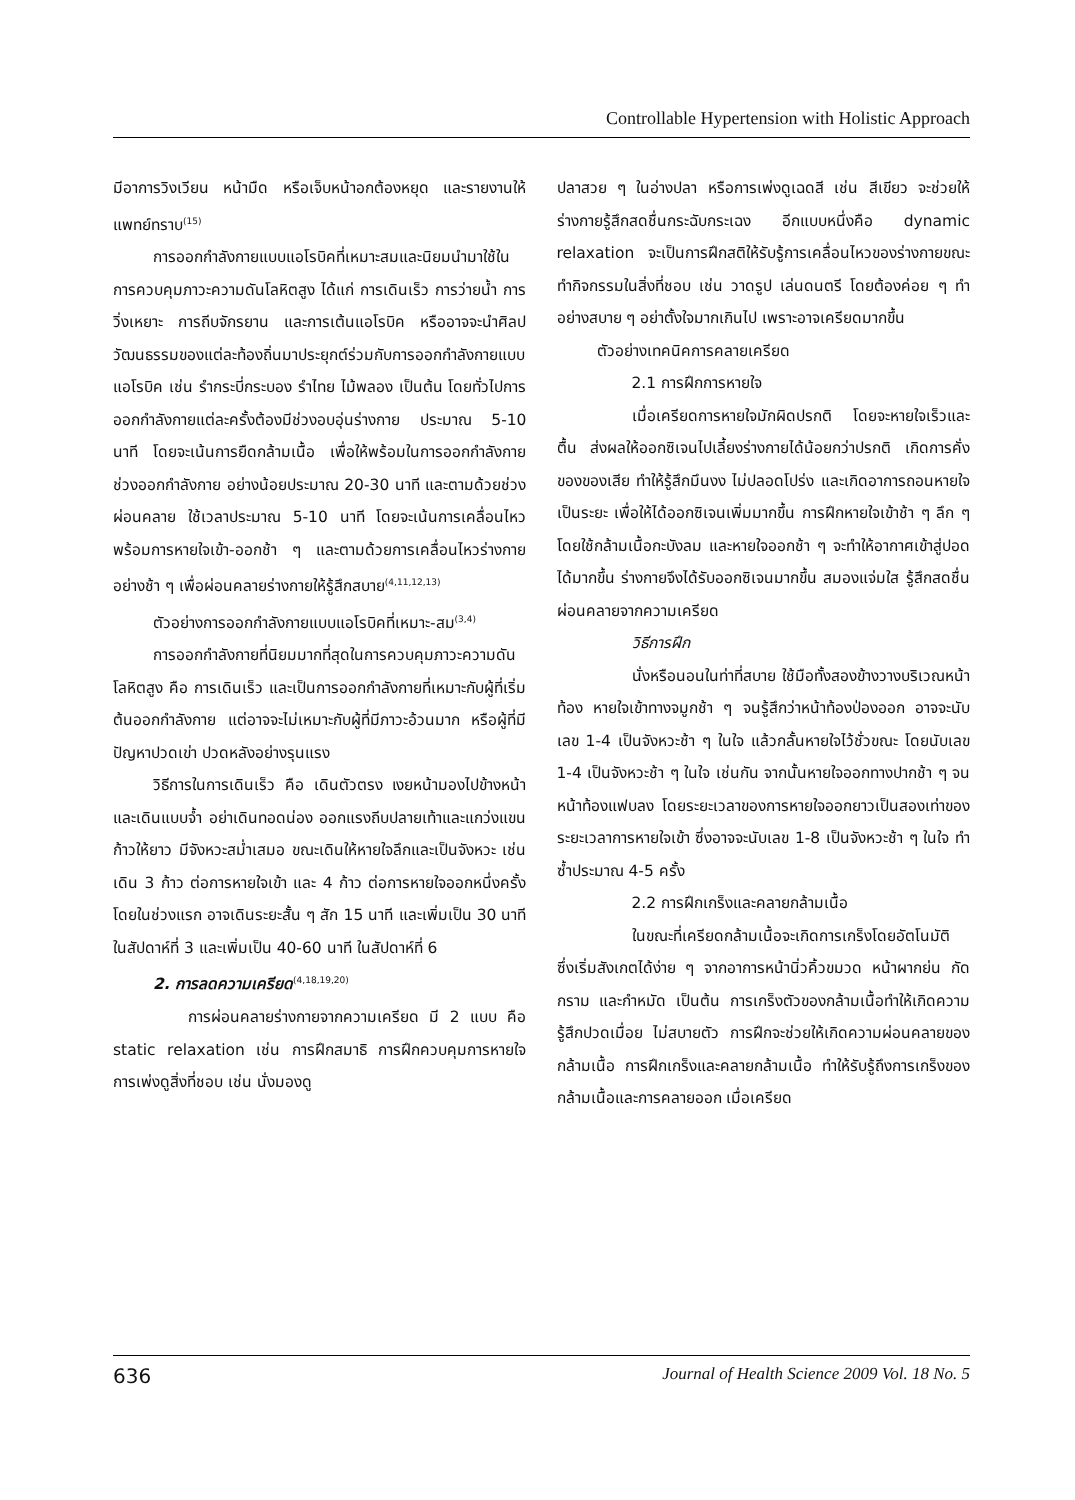Controllable Hypertension with Holistic Approach
มีอาการวิงเวียน หน้ามืด หรือเจ็บหน้าอกต้องหยุด และรายงานให้แพทย์ทราบ<sup>(15)</sup>
การออกกำลังกายแบบแอโรบิคที่เหมาะสมและนิยมนำมาใช้ในการควบคุมภาวะความดันโลหิตสูง ได้แก่ การเดินเร็ว การว่ายน้ำ การวิ่งเหยาะ การถีบจักรยาน และการเต้นแอโรบิค หรืออาจจะนำศิลปวัฒนธรรมของแต่ละท้องถิ่นมาประยุกต์ร่วมกับการออกกำลังกายแบบแอโรบิค เช่น รำกระบี่กระบอง รำไทย ไม้พลอง เป็นต้น โดยทั่วไปการออกกำลังกายแต่ละครั้งต้องมีช่วงอบอุ่นร่างกาย ประมาณ 5-10 นาที โดยจะเน้นการยืดกล้ามเนื้อ เพื่อให้พร้อมในการออกกำลังกาย ช่วงออกกำลังกาย อย่างน้อยประมาณ 20-30 นาที และตามด้วยช่วงผ่อนคลาย ใช้เวลาประมาณ 5-10 นาที โดยจะเน้นการเคลื่อนไหวพร้อมการหายใจเข้า-ออกช้า ๆ และตามด้วยการเคลื่อนไหวร่างกายอย่างช้า ๆ เพื่อผ่อนคลายร่างกายให้รู้สึกสบาย<sup>(4,11,12,13)</sup>
ตัวอย่างการออกกำลังกายแบบแอโรบิคที่เหมาะ-สม<sup>(3,4)</sup>
การออกกำลังกายที่นิยมมากที่สุดในการควบคุมภาวะความดันโลหิตสูง คือ การเดินเร็ว และเป็นการออกกำลังกายที่เหมาะกับผู้ที่เริ่มต้นออกกำลังกาย แต่อาจจะไม่เหมาะกับผู้ที่มีภาวะอ้วนมาก หรือผู้ที่มีปัญหาปวดเข่า ปวดหลังอย่างรุนแรง
วิธีการในการเดินเร็ว คือ เดินตัวตรง เงยหน้ามองไปข้างหน้า และเดินแบบจ้ำ อย่าเดินทอดน่อง ออกแรงถีบปลายเท้าและแกว่งแขน ก้าวให้ยาว มีจังหวะสม่ำเสมอ ขณะเดินให้หายใจลึกและเป็นจังหวะ เช่น เดิน 3 ก้าว ต่อการหายใจเข้า และ 4 ก้าว ต่อการหายใจออกหนึ่งครั้ง โดยในช่วงแรก อาจเดินระยะสั้น ๆ สัก 15 นาที และเพิ่มเป็น 30 นาที ในสัปดาห์ที่ 3 และเพิ่มเป็น 40-60 นาที ในสัปดาห์ที่ 6
2. การลดความเครียด<sup>(4,18,19,20)</sup>
การผ่อนคลายร่างกายจากความเครียด มี 2 แบบ คือ static relaxation เช่น การฝึกสมาธิ การฝึกควบคุมการหายใจ การเพ่งดูสิ่งที่ชอบ เช่น นั่งมองดู
ปลาสวย ๆ ในอ่างปลา หรือการเพ่งดูเฉดสี เช่น สีเขียว จะช่วยให้ร่างกายรู้สึกสดชื่นกระฉับกระเฉง อีกแบบหนึ่งคือ dynamic relaxation จะเป็นการฝึกสติให้รับรู้การเคลื่อนไหวของร่างกายขณะทำกิจกรรมในสิ่งที่ชอบ เช่น วาดรูป เล่นดนตรี โดยต้องค่อย ๆ ทำอย่างสบาย ๆ อย่าตั้งใจมากเกินไป เพราะอาจเครียดมากขึ้น
ตัวอย่างเทคนิคการคลายเครียด
2.1 การฝึกการหายใจ
เมื่อเครียดการหายใจมักผิดปรกติ โดยจะหายใจเร็วและตื้น ส่งผลให้ออกซิเจนไปเลี้ยงร่างกายได้น้อยกว่าปรกติ เกิดการคั่งของของเสีย ทำให้รู้สึกมึนงง ไม่ปลอดโปร่ง และเกิดอาการถอนหายใจเป็นระยะ เพื่อให้ได้ออกซิเจนเพิ่มมากขึ้น การฝึกหายใจเข้าช้า ๆ ลึก ๆ โดยใช้กล้ามเนื้อกะบังลม และหายใจออกช้า ๆ จะทำให้อากาศเข้าสู่ปอดได้มากขึ้น ร่างกายจึงได้รับออกซิเจนมากขึ้น สมองแจ่มใส รู้สึกสดชื่น ผ่อนคลายจากความเครียด
วิธีการฝึก
นั่งหรือนอนในท่าที่สบาย ใช้มือทั้งสองข้างวางบริเวณหน้าท้อง หายใจเข้าทางจมูกช้า ๆ จนรู้สึกว่าหน้าท้องป่องออก อาจจะนับเลข 1-4 เป็นจังหวะช้า ๆ ในใจ แล้วกลั้นหายใจไว้ชั่วขณะ โดยนับเลข 1-4 เป็นจังหวะช้า ๆ ในใจ เช่นกัน จากนั้นหายใจออกทางปากช้า ๆ จนหน้าท้องแฟบลง โดยระยะเวลาของการหายใจออกยาวเป็นสองเท่าของระยะเวลาการหายใจเข้า ซึ่งอาจจะนับเลข 1-8 เป็นจังหวะช้า ๆ ในใจ ทำซ้ำประมาณ 4-5 ครั้ง
2.2 การฝึกเกร็งและคลายกล้ามเนื้อ
ในขณะที่เครียดกล้ามเนื้อจะเกิดการเกร็งโดยอัตโนมัติ ซึ่งเริ่มสังเกตได้ง่าย ๆ จากอาการหน้านิ่วคิ้วขมวด หน้าผากย่น กัดกราม และกำหมัด เป็นต้น การเกร็งตัวของกล้ามเนื้อทำให้เกิดความรู้สึกปวดเมื่อย ไม่สบายตัว การฝึกจะช่วยให้เกิดความผ่อนคลายของกล้ามเนื้อ การฝึกเกร็งและคลายกล้ามเนื้อ ทำให้รับรู้ถึงการเกร็งของกล้ามเนื้อและการคลายออก เมื่อเครียด
636 Journal of Health Science 2009 Vol. 18 No. 5